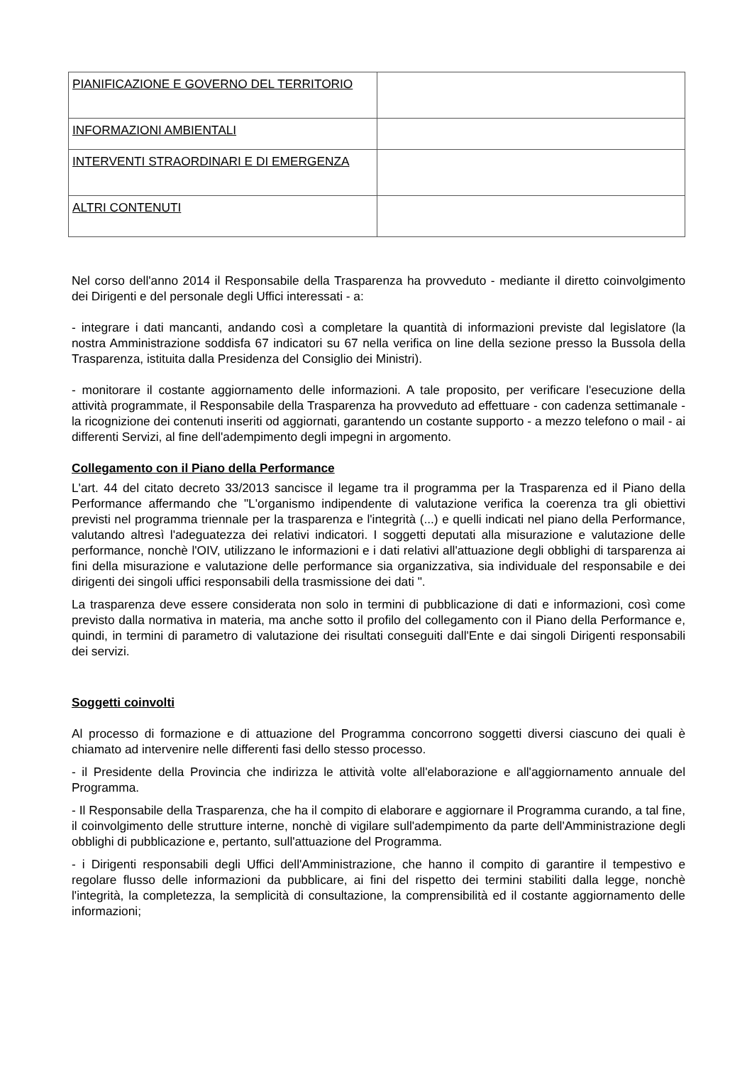| PIANIFICAZIONE E GOVERNO DEL TERRITORIO | |
| INFORMAZIONI AMBIENTALI | |
| INTERVENTI STRAORDINARI E DI EMERGENZA | |
| ALTRI CONTENUTI | |
Nel corso dell'anno 2014 il Responsabile della Trasparenza ha provveduto - mediante il diretto coinvolgimento dei Dirigenti e del personale degli Uffici interessati - a:
- integrare i dati mancanti, andando così a completare la quantità di informazioni previste dal legislatore (la nostra Amministrazione soddisfa 67 indicatori su 67 nella verifica on line della sezione presso la Bussola della Trasparenza, istituita dalla Presidenza del Consiglio dei Ministri).
- monitorare il costante aggiornamento delle informazioni. A tale proposito, per verificare l'esecuzione della attività programmate, il Responsabile della Trasparenza ha provveduto ad effettuare - con cadenza settimanale - la ricognizione dei contenuti inseriti od aggiornati, garantendo un costante supporto - a mezzo telefono o mail - ai differenti Servizi, al fine dell'adempimento degli impegni in argomento.
Collegamento con il Piano della Performance
L'art. 44 del citato decreto 33/2013 sancisce il legame tra il programma per la Trasparenza ed il Piano della Performance affermando che "L'organismo indipendente di valutazione verifica la coerenza tra gli obiettivi previsti nel programma triennale per la trasparenza e l'integrità (...) e quelli indicati nel piano della Performance, valutando altresì l'adeguatezza dei relativi indicatori. I soggetti deputati alla misurazione e valutazione delle performance, nonchè l'OIV, utilizzano le informazioni e i dati relativi all'attuazione degli obblighi di tarsparenza ai fini della misurazione e valutazione delle performance sia organizzativa, sia individuale del responsabile e dei dirigenti dei singoli uffici responsabili della trasmissione dei dati ".
La trasparenza deve essere considerata non solo in termini di pubblicazione di dati e informazioni, così come previsto dalla normativa in materia, ma anche sotto il profilo del collegamento con il Piano della Performance e, quindi, in termini di parametro di valutazione dei risultati conseguiti dall'Ente e dai singoli Dirigenti responsabili dei servizi.
Soggetti coinvolti
Al processo di formazione e di attuazione del Programma concorrono soggetti diversi ciascuno dei quali è chiamato ad intervenire nelle differenti fasi dello stesso processo.
- il Presidente della Provincia che indirizza le attività volte all'elaborazione e all'aggiornamento annuale del Programma.
- Il Responsabile della Trasparenza, che ha il compito di elaborare e aggiornare il Programma curando, a tal fine, il coinvolgimento delle strutture interne, nonchè di vigilare sull'adempimento da parte dell'Amministrazione degli obblighi di pubblicazione e, pertanto, sull'attuazione del Programma.
- i Dirigenti responsabili degli Uffici dell'Amministrazione, che hanno il compito di garantire il tempestivo e regolare flusso delle informazioni da pubblicare, ai fini del rispetto dei termini stabiliti dalla legge, nonchè l'integrità, la completezza, la semplicità di consultazione, la comprensibilità ed il costante aggiornamento delle informazioni;